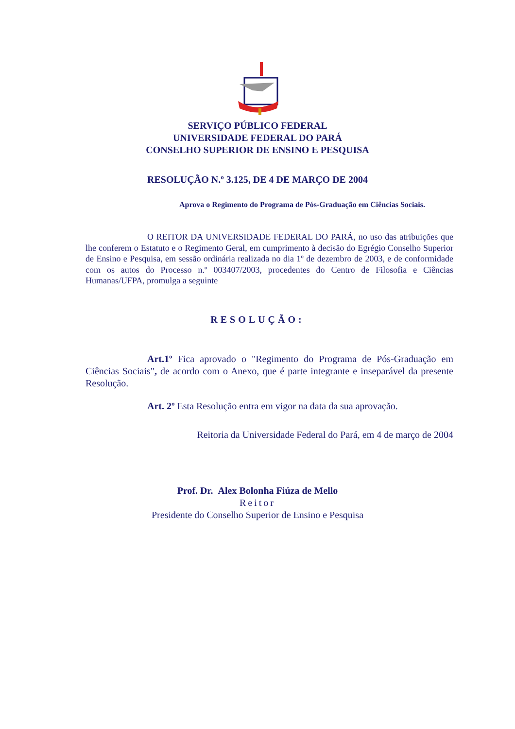SERVIÇO PÚBLICO FEDERAL
UNIVERSIDADE FEDERAL DO PARÁ
CONSELHO SUPERIOR DE ENSINO E PESQUISA
RESOLUÇÃO N.º 3.125, DE 4 DE MARÇO DE 2004
Aprova o Regimento do Programa de Pós-Graduação em Ciências Sociais.
O REITOR DA UNIVERSIDADE FEDERAL DO PARÁ, no uso das atribuições que lhe conferem o Estatuto e o Regimento Geral, em cumprimento à decisão do Egrégio Conselho Superior de Ensino e Pesquisa, em sessão ordinária realizada no dia 1º de dezembro de 2003, e de conformidade com os autos do Processo n.º 003407/2003, procedentes do Centro de Filosofia e Ciências Humanas/UFPA, promulga a seguinte
RESOLUÇÃO:
Art.1º Fica aprovado o "Regimento do Programa de Pós-Graduação em Ciências Sociais", de acordo com o Anexo, que é parte integrante e inseparável da presente Resolução.
Art. 2º Esta Resolução entra em vigor na data da sua aprovação.
Reitoria da Universidade Federal do Pará, em 4 de março de 2004
Prof. Dr. Alex Bolonha Fiúza de Mello
Reitor
Presidente do Conselho Superior de Ensino e Pesquisa